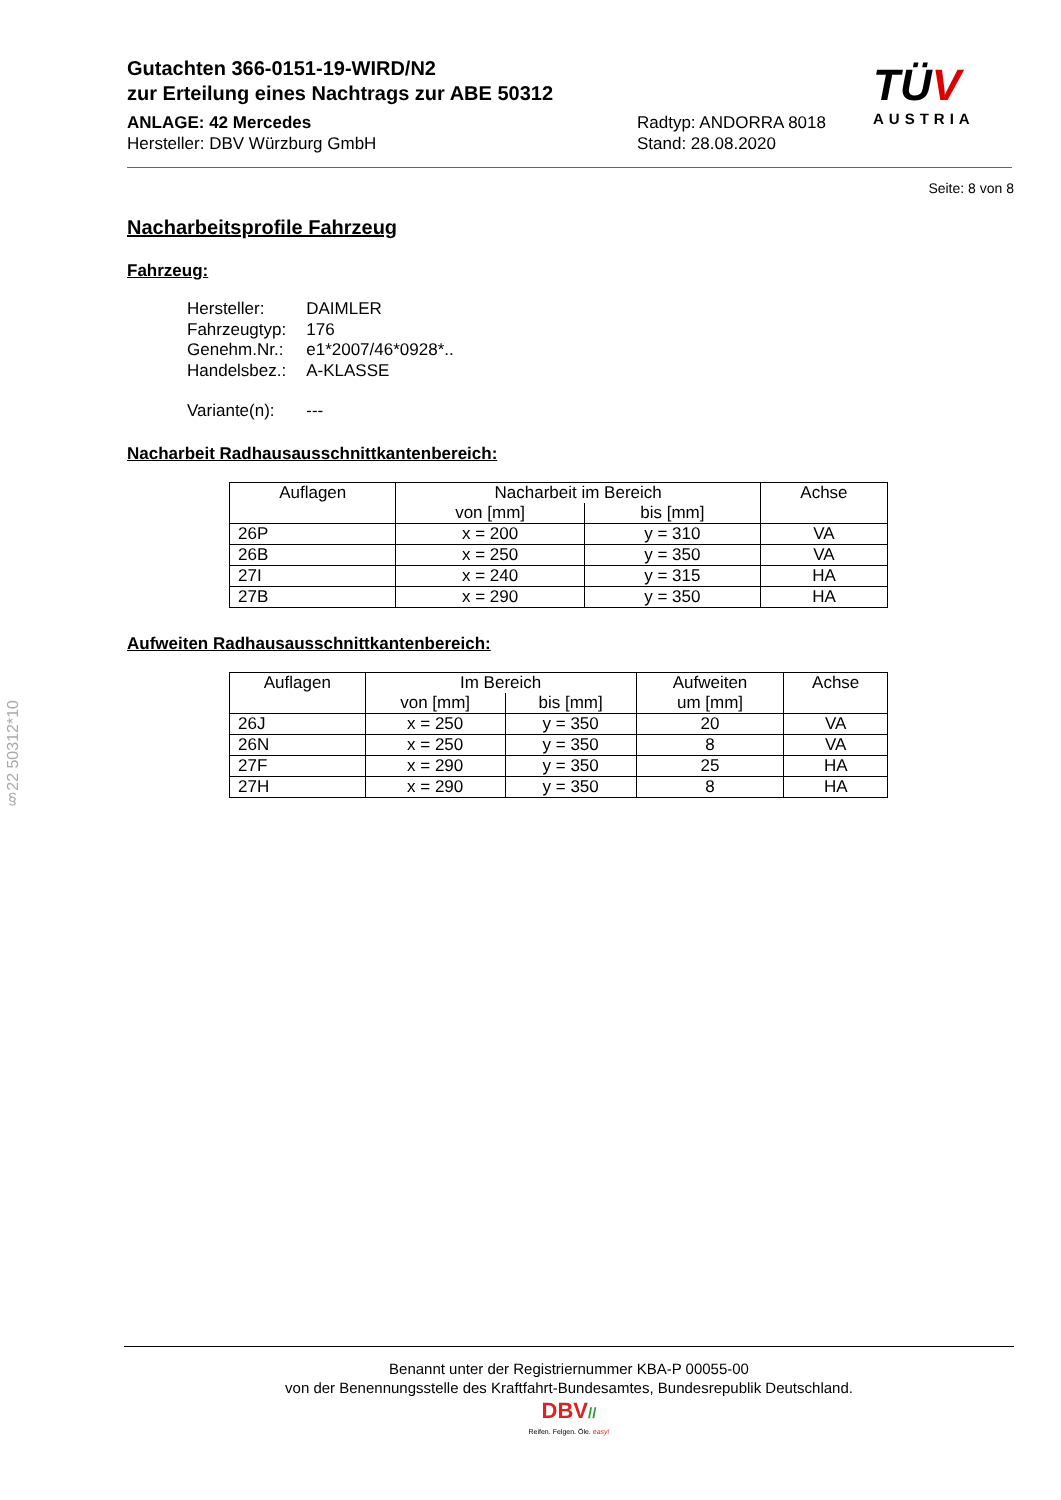Gutachten 366-0151-19-WIRD/N2
zur Erteilung eines Nachtrags zur ABE 50312
ANLAGE: 42 Mercedes Radtyp: ANDORRA 8018
Hersteller: DBV Würzburg GmbH Stand: 28.08.2020
TÜV
AUSTRIA
Seite: 8 von 8
Nacharbeitsprofile Fahrzeug
Fahrzeug:
| Hersteller: | DAIMLER |
| Fahrzeugtyp: | 176 |
| Genehm.Nr.: | e1*2007/46*0928*.. |
| Handelsbez.: | A-KLASSE |
| Variante(n): | --- |
Nacharbeit Radhausausschnittkantenbereich:
| Auflagen | Nacharbeit im Bereich | | Achse |
| --- | --- | --- | --- |
| | von [mm] | bis [mm] | |
| 26P | x = 200 | y = 310 | VA |
| 26B | x = 250 | y = 350 | VA |
| 27I | x = 240 | y = 315 | HA |
| 27B | x = 290 | y = 350 | HA |
Aufweiten Radhausausschnittkantenbereich:
| Auflagen | Im Bereich | | Aufweiten um [mm] | Achse |
| --- | --- | --- | --- | --- |
| | von [mm] | bis [mm] | | |
| 26J | x = 250 | y = 350 | 20 | VA |
| 26N | x = 250 | y = 350 | 8 | VA |
| 27F | x = 290 | y = 350 | 25 | HA |
| 27H | x = 290 | y = 350 | 8 | HA |
§22 50312*10
Benannt unter der Registriernummer KBA-P 00055-00
von der Benennungsstelle des Kraftfahrt-Bundesamtes, Bundesrepublik Deutschland.
DBV//
Reifen. Felgen. Öle. easy!